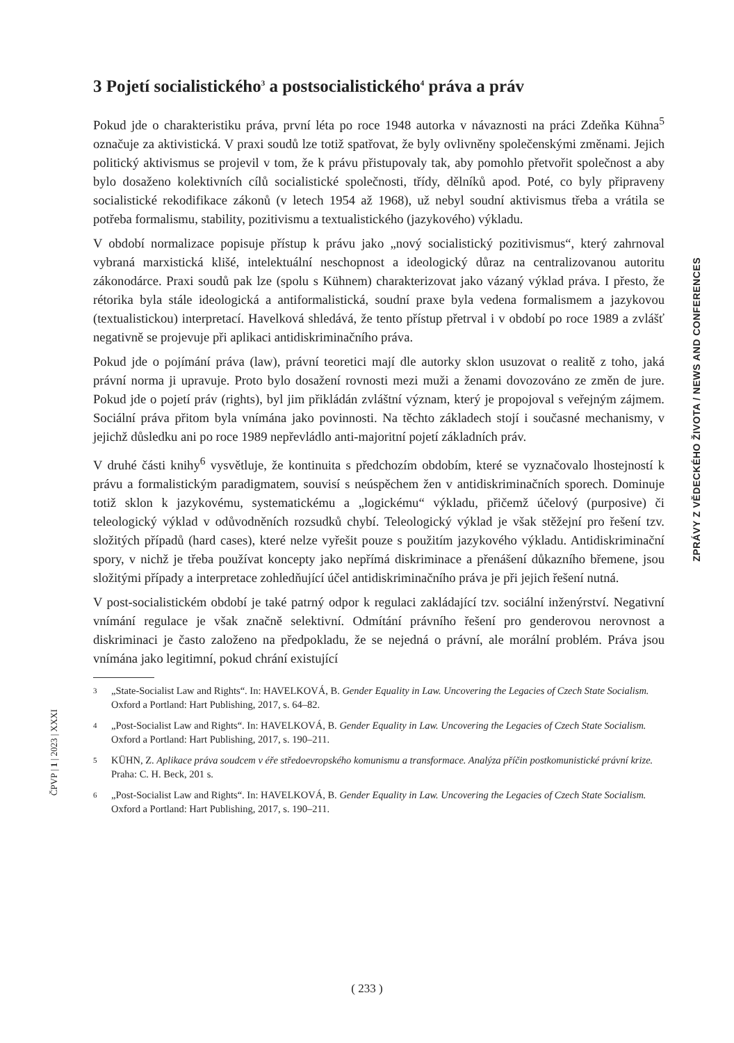3 Pojetí socialistického<sup>3</sup> a postsocialistického<sup>4</sup> práva a práv
Pokud jde o charakteristiku práva, první léta po roce 1948 autorka v návaznosti na práci Zdeňka Kühna<sup>5</sup> označuje za aktivistická. V praxi soudů lze totiž spatřovat, že byly ovlivněny společenskými změnami. Jejich politický aktivismus se projevil v tom, že k právu přistupovaly tak, aby pomohlo přetvořit společnost a aby bylo dosaženo kolektivních cílů socialistické společnosti, třídy, dělníků apod. Poté, co byly připraveny socialistické rekodifikace zákonů (v letech 1954 až 1968), už nebyl soudní aktivismus třeba a vrátila se potřeba formalismu, stability, pozitivismu a textualistického (jazykového) výkladu.
V období normalizace popisuje přístup k právu jako „nový socialistický pozitivismus“, který zahrnoval vybraná marxistická klišé, intelektuální neschopnost a ideologický důraz na centralizovanou autoritu zákonodárce. Praxi soudů pak lze (spolu s Kühnem) charakterizovat jako vázaný výklad práva. I přesto, že rétorika byla stále ideologická a antiformalistická, soudní praxe byla vedena formalismem a jazykovou (textualistickou) interpretací. Havelková shledává, že tento přístup přetrval i v období po roce 1989 a zvlášť negativně se projevuje při aplikaci antidiskriminačního práva.
Pokud jde o pojímání práva (law), právní teoretici mají dle autorky sklon usuzovat o realitě z toho, jaká právní norma ji upravuje. Proto bylo dosažení rovnosti mezi muži a ženami dovozováno ze změn de jure. Pokud jde o pojetí práv (rights), byl jim přikládán zvláštní význam, který je propojoval s veřejným zájmem. Sociální práva přitom byla vnímána jako povinnosti. Na těchto základech stojí i současné mechanismy, v jejichž důsledku ani po roce 1989 nepřevládlo anti-majoritní pojetí základních práv.
V druhé části knihy<sup>6</sup> vysvětluje, že kontinuita s předchozím obdobím, které se vyznačovalo lhostejností k právu a formalistickým paradigmatem, souvisí s neúspěchem žen v antidiskriminačních sporech. Dominuje totiž sklon k jazykovému, systematickému a „logickému“ výkladu, přičemž účelový (purposive) či teleologický výklad v odůvodněních rozsudků chybí. Teleologický výklad je však stěžejní pro řešení tzv. složitých případů (hard cases), které nelze vyřešit pouze s použitím jazykového výkladu. Antidiskriminační spory, v nichž je třeba používat koncepty jako nepřímá diskriminace a přenášení důkazního břemene, jsou složitými případy a interpretace zohledňující účel antidiskriminačního práva je při jejich řešení nutná.
V post-socialistickém období je také patrný odpor k regulaci zakládající tzv. sociální inženýrství. Negativní vnímání regulace je však značně selektivní. Odmítání právního řešení pro genderovou nerovnost a diskriminaci je často založeno na předpokladu, že se nejedná o právní, ale morální problém. Práva jsou vnímána jako legitimní, pokud chrání existující
3 „State-Socialist Law and Rights“. In: HAVELKOVÁ, B. Gender Equality in Law. Uncovering the Legacies of Czech State Socialism. Oxford a Portland: Hart Publishing, 2017, s. 64–82.
4 „Post-Socialist Law and Rights“. In: HAVELKOVÁ, B. Gender Equality in Law. Uncovering the Legacies of Czech State Socialism. Oxford a Portland: Hart Publishing, 2017, s. 190–211.
5 KÜHN, Z. Aplikace práva soudcem v éře středoevropského komunismu a transformace. Analýza příčin postkomunistické právní krize. Praha: C. H. Beck, 201 s.
6 „Post-Socialist Law and Rights“. In: HAVELKOVÁ, B. Gender Equality in Law. Uncovering the Legacies of Czech State Socialism. Oxford a Portland: Hart Publishing, 2017, s. 190–211.
ZPRÁVY Z VĚDECKÉHO ŽIVOTA / NEWS AND CONFERENCES
ČPVP | 1 | 2023 | XXXI
( 233 )